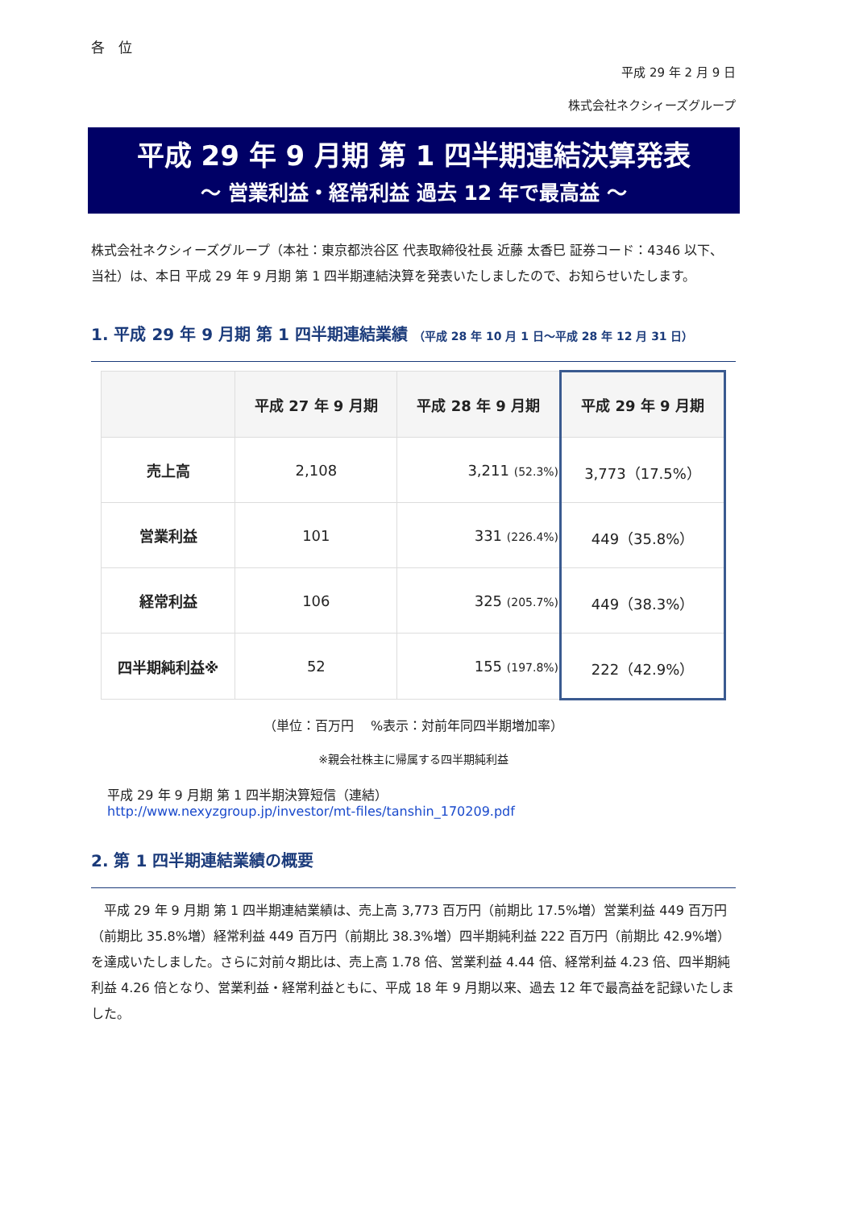各　位
平成 29 年 2 月 9 日
株式会社ネクシィーズグループ
平成 29 年 9 月期 第 1 四半期連結決算発表
～ 営業利益・経常利益 過去 12 年で最高益 ～
株式会社ネクシィーズグループ（本社：東京都渋谷区 代表取締役社長 近藤 太香巳 証券コード：4346 以下、当社）は、本日 平成 29 年 9 月期 第 1 四半期連結決算を発表いたしましたので、お知らせいたします。
1. 平成 29 年 9 月期 第 1 四半期連結業績 （平成 28 年 10 月 1 日～平成 28 年 12 月 31 日）
| | 平成 27 年 9 月期 | 平成 28 年 9 月期 | 平成 29 年 9 月期 |
| --- | --- | --- | --- |
| 売上高 | 2,108 | 3,211 (52.3%) | 3,773（17.5%） |
| 営業利益 | 101 | 331 (226.4%) | 449（35.8%） |
| 経常利益 | 106 | 325 (205.7%) | 449（38.3%） |
| 四半期純利益※ | 52 | 155 (197.8%) | 222（42.9%） |
（単位：百万円　 %表示：対前年同四半期増加率）
※親会社株主に帰属する四半期純利益
平成 29 年 9 月期 第 1 四半期決算短信（連結）
http://www.nexyzgroup.jp/investor/mt-files/tanshin_170209.pdf
2. 第 1 四半期連結業績の概要
　平成 29 年 9 月期 第 1 四半期連結業績は、売上高 3,773 百万円（前期比 17.5%増）営業利益 449 百万円（前期比 35.8%増）経常利益 449 百万円（前期比 38.3%増）四半期純利益 222 百万円（前期比 42.9%増）を達成いたしました。さらに対前々期比は、売上高 1.78 倍、営業利益 4.44 倍、経常利益 4.23 倍、四半期純利益 4.26 倍となり、営業利益・経常利益ともに、平成 18 年 9 月期以来、過去 12 年で最高益を記録いたしました。